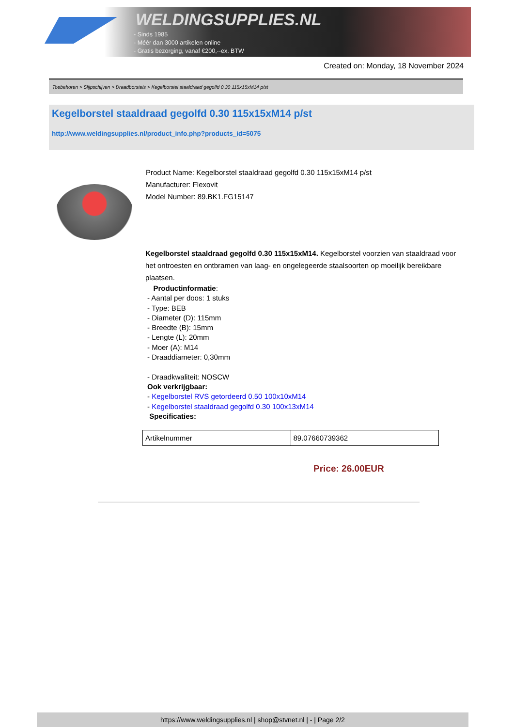WELDINGSUPPLIES.NL
- Sinds 1985
- Méér dan 3000 artikelen online
- Gratis bezorging, vanaf €200,--ex. BTW
Created on: Monday, 18 November 2024
Toebehoren > Slijpschijven > Draadborstels > Kegelborstel staaldraad gegolfd 0.30 115x15xM14 p/st
Kegelborstel staaldraad gegolfd 0.30 115x15xM14 p/st
http://www.weldingsupplies.nl/product_info.php?products_id=5075
Product Name: Kegelborstel staaldraad gegolfd 0.30 115x15xM14 p/st
Manufacturer: Flexovit
Model Number: 89.BK1.FG15147
Kegelborstel staaldraad gegolfd 0.30 115x15xM14. Kegelborstel voorzien van staaldraad voor het ontroesten en ontbramen van laag- en ongelegeerde staalsoorten op moeilijk bereikbare plaatsen.
Productinformatie:
- Aantal per doos: 1 stuks
- Type: BEB
- Diameter (D): 115mm
- Breedte (B): 15mm
- Lengte (L): 20mm
- Moer (A): M14
- Draaddiameter: 0,30mm
- Draadkwaliteit: NOSCW
Ook verkrijgbaar:
- Kegelborstel RVS getordeerd 0.50 100x10xM14
- Kegelborstel staaldraad gegolfd 0.30 100x13xM14
Specificaties:
| Artikelnummer | 89.07660739362 |
Price: 26.00EUR
https://www.weldingsupplies.nl | shop@stvnet.nl | - | Page 2/2